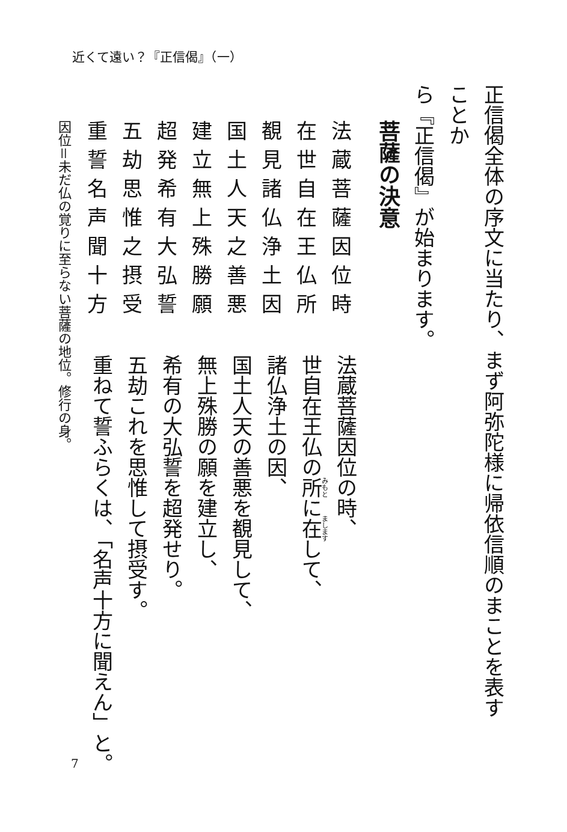近くて遠い？『正信偈』（一）
正信偈全体の序文に当たり、まず阿弥陀様に帰依信順のまことを表すことか
ら『正信偈』が始まります。
菩薩の決意
法蔵菩薩因位時
在世自在王仏所
覩見諸仏浄土因
国土人天之善悪
建立無上殊勝願
超発希有大弘誓
五劫思惟之摂受
重誓名声聞十方
因位＝未だ仏の覚りに至らない菩薩の地位。修行の身。
法蔵菩薩因位の時、
世自在王仏の所に在して、
諸仏浄土の因、
国土人天の善悪を覩見して、
無上殊勝の願を建立し、
希有の大弘誓を超発せり。
五劫これを思惟して摂受す。
重ねて誓ふらくは、「名声十方に聞えん」と。
7